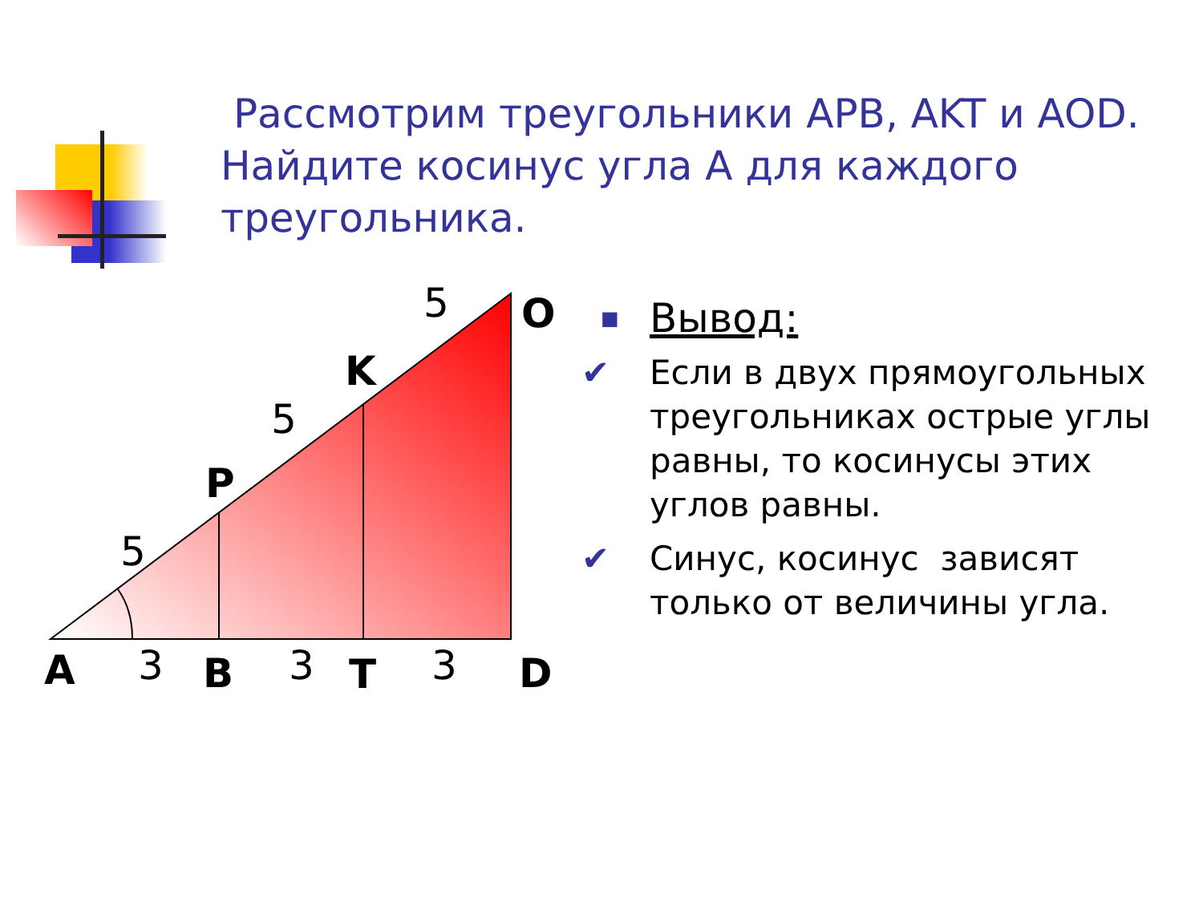Рассмотрим треугольники APB, AKT и AOD. Найдите косинус угла А для каждого треугольника.
5
5
5
3
3
3
A
B
T
D
P
K
O
■ Вывод:
✔ Если в двух прямоугольных треугольниках острые углы равны, то косинусы этих углов равны.
✔ Синус, косинус зависят только от величины угла.